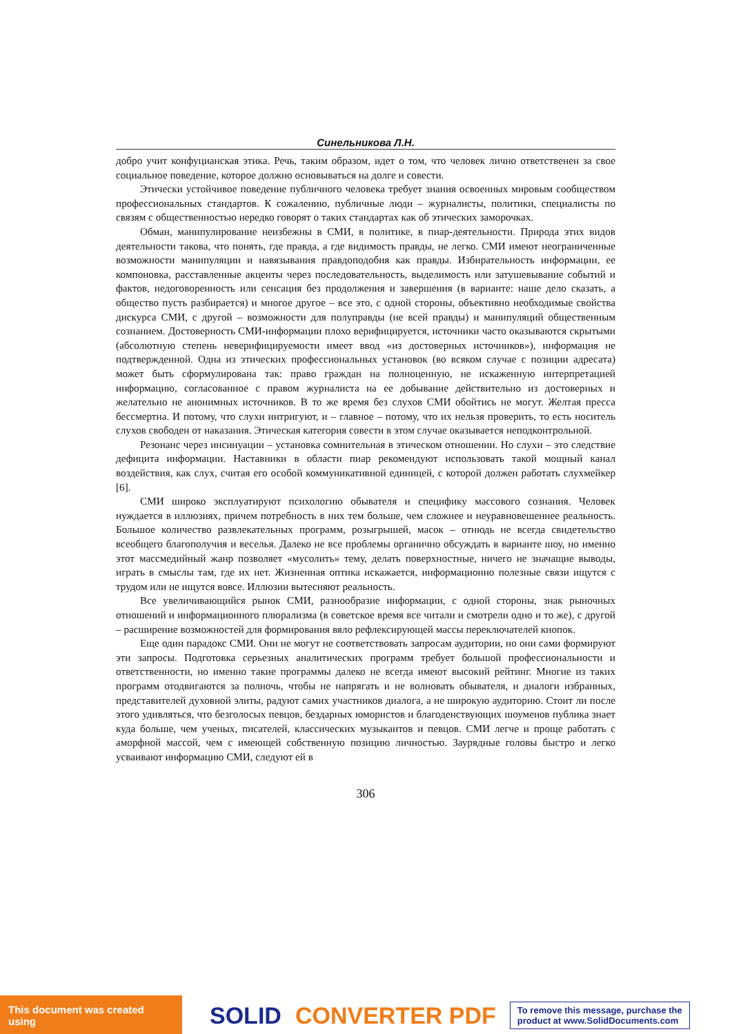Синельникова Л.Н.
добро учит конфуцианская этика. Речь, таким образом, идет о том, что человек лично ответственен за свое социальное поведение, которое должно основываться на долге и совести.
Этически устойчивое поведение публичного человека требует знания освоенных мировым сообществом профессиональных стандартов. К сожалению, публичные люди – журналисты, политики, специалисты по связям с общественностью нередко говорят о таких стандартах как об этических заморочках.
Обман, манипулирование неизбежны в СМИ, в политике, в пиар-деятельности. Природа этих видов деятельности такова, что понять, где правда, а где видимость правды, не легко. СМИ имеют неограниченные возможности манипуляции и навязывания правдоподобия как правды. Избирательность информации, ее компоновка, расставленные акценты через последовательность, выделимость или затушевывание событий и фактов, недоговоренность или сенсация без продолжения и завершения (в варианте: наше дело сказать, а общество пусть разбирается) и многое другое – все это, с одной стороны, объективно необходимые свойства дискурса СМИ, с другой – возможности для полуправды (не всей правды) и манипуляций общественным сознанием. Достоверность СМИ-информации плохо верифицируется, источники часто оказываются скрытыми (абсолютную степень неверифицируемости имеет ввод «из достоверных источников»), информация не подтвержденной. Одна из этических профессиональных установок (во всяком случае с позиции адресата) может быть сформулирована так: право граждан на полноценную, не искаженную интерпретацией информацию, согласованное с правом журналиста на ее добывание действительно из достоверных и желательно не анонимных источников. В то же время без слухов СМИ обойтись не могут. Желтая пресса бессмертна. И потому, что слухи интригуют, и – главное – потому, что их нельзя проверить, то есть носитель слухов свободен от наказания. Этическая категория совести в этом случае оказывается неподконтрольной.
Резонанс через инсинуации – установка сомнительная в этическом отношении. Но слухи – это следствие дефицита информации. Наставники в области пиар рекомендуют использовать такой мощный канал воздействия, как слух, считая его особой коммуникативной единицей, с которой должен работать слухмейкер [6].
СМИ широко эксплуатируют психологию обывателя и специфику массового сознания. Человек нуждается в иллюзиях, причем потребность в них тем больше, чем сложнее и неуравновешеннее реальность. Большое количество развлекательных программ, розыгрышей, масок – отнюдь не всегда свидетельство всеобщего благополучия и веселья. Далеко не все проблемы органично обсуждать в варианте шоу, но именно этот массмедийный жанр позволяет «мусолить» тему, делать поверхностные, ничего не значащие выводы, играть в смыслы там, где их нет. Жизненная оптика искажается, информационно полезные связи ищутся с трудом или не ищутся вовсе. Иллюзии вытесняют реальность.
Все увеличивающийся рынок СМИ, разнообразие информации, с одной стороны, знак рыночных отношений и информационного плюрализма (в советское время все читали и смотрели одно и то же), с другой – расширение возможностей для формирования вяло рефлексирующей массы переключателей кнопок.
Еще один парадокс СМИ. Они не могут не соответствовать запросам аудитории, но они сами формируют эти запросы. Подготовка серьезных аналитических программ требует большой профессиональности и ответственности, но именно такие программы далеко не всегда имеют высокий рейтинг. Многие из таких программ отодвигаются за полночь, чтобы не напрягать и не волновать обывателя, и диалоги избранных, представителей духовной элиты, радуют самих участников диалога, а не широкую аудиторию. Стоит ли после этого удивляться, что безголосых певцов, бездарных юмористов и благоденствующих шоуменов публика знает куда больше, чем ученых, писателей, классических музыкантов и певцов. СМИ легче и проще работать с аморфной массой, чем с имеющей собственную позицию личностью. Заурядные головы быстро и легко усваивают информацию СМИ, следуют ей в
306
This document was created using
SOLID CONVERTER PDF
To remove this message, purchase the
product at www.SolidDocuments.com